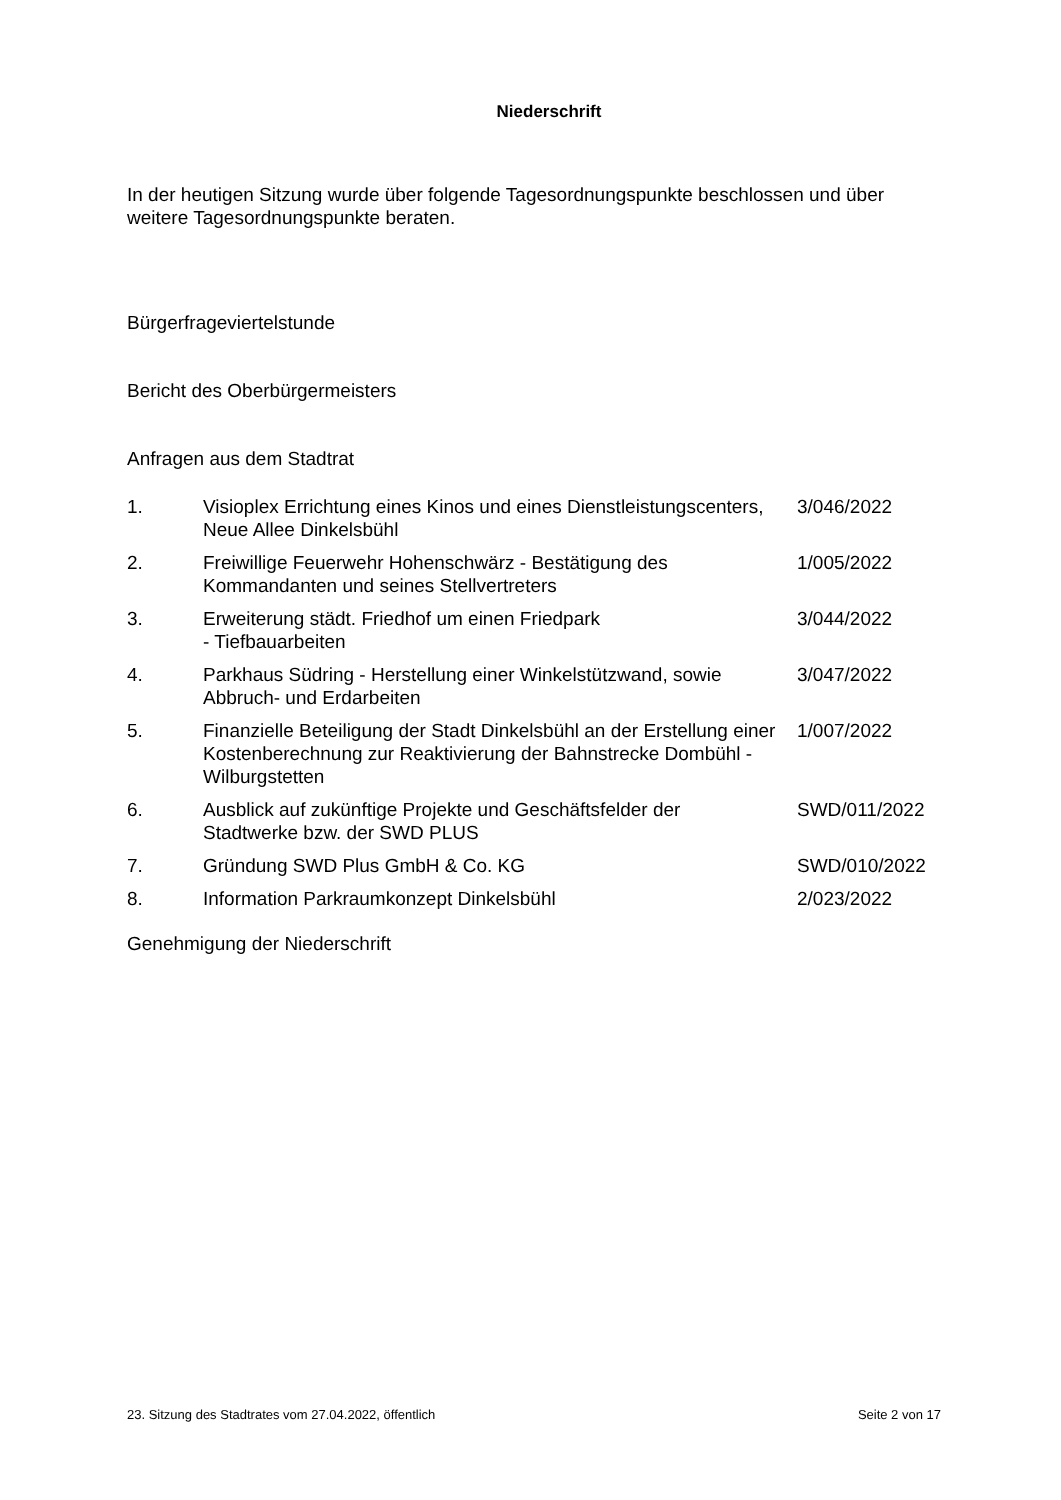Niederschrift
In der heutigen Sitzung wurde über folgende Tagesordnungspunkte beschlossen und über weitere Tagesordnungspunkte beraten.
Bürgerfrageviertelstunde
Bericht des Oberbürgermeisters
Anfragen aus dem Stadtrat
| 1. | Visioplex Errichtung eines Kinos und eines Dienstleistungscenters, Neue Allee Dinkelsbühl | 3/046/2022 |
| 2. | Freiwillige Feuerwehr Hohenschwärz - Bestätigung des Kommandanten und seines Stellvertreters | 1/005/2022 |
| 3. | Erweiterung städt. Friedhof um einen Friedpark - Tiefbauarbeiten | 3/044/2022 |
| 4. | Parkhaus Südring - Herstellung einer Winkelstützwand, sowie Abbruch- und Erdarbeiten | 3/047/2022 |
| 5. | Finanzielle Beteiligung der Stadt Dinkelsbühl an der Erstellung einer Kostenberechnung zur Reaktivierung der Bahnstrecke Dombühl - Wilburgstetten | 1/007/2022 |
| 6. | Ausblick auf zukünftige Projekte und Geschäftsfelder der Stadtwerke bzw. der SWD PLUS | SWD/011/2022 |
| 7. | Gründung SWD Plus GmbH & Co. KG | SWD/010/2022 |
| 8. | Information Parkraumkonzept Dinkelsbühl | 2/023/2022 |
Genehmigung der Niederschrift
23. Sitzung des Stadtrates vom 27.04.2022, öffentlich Seite 2 von 17